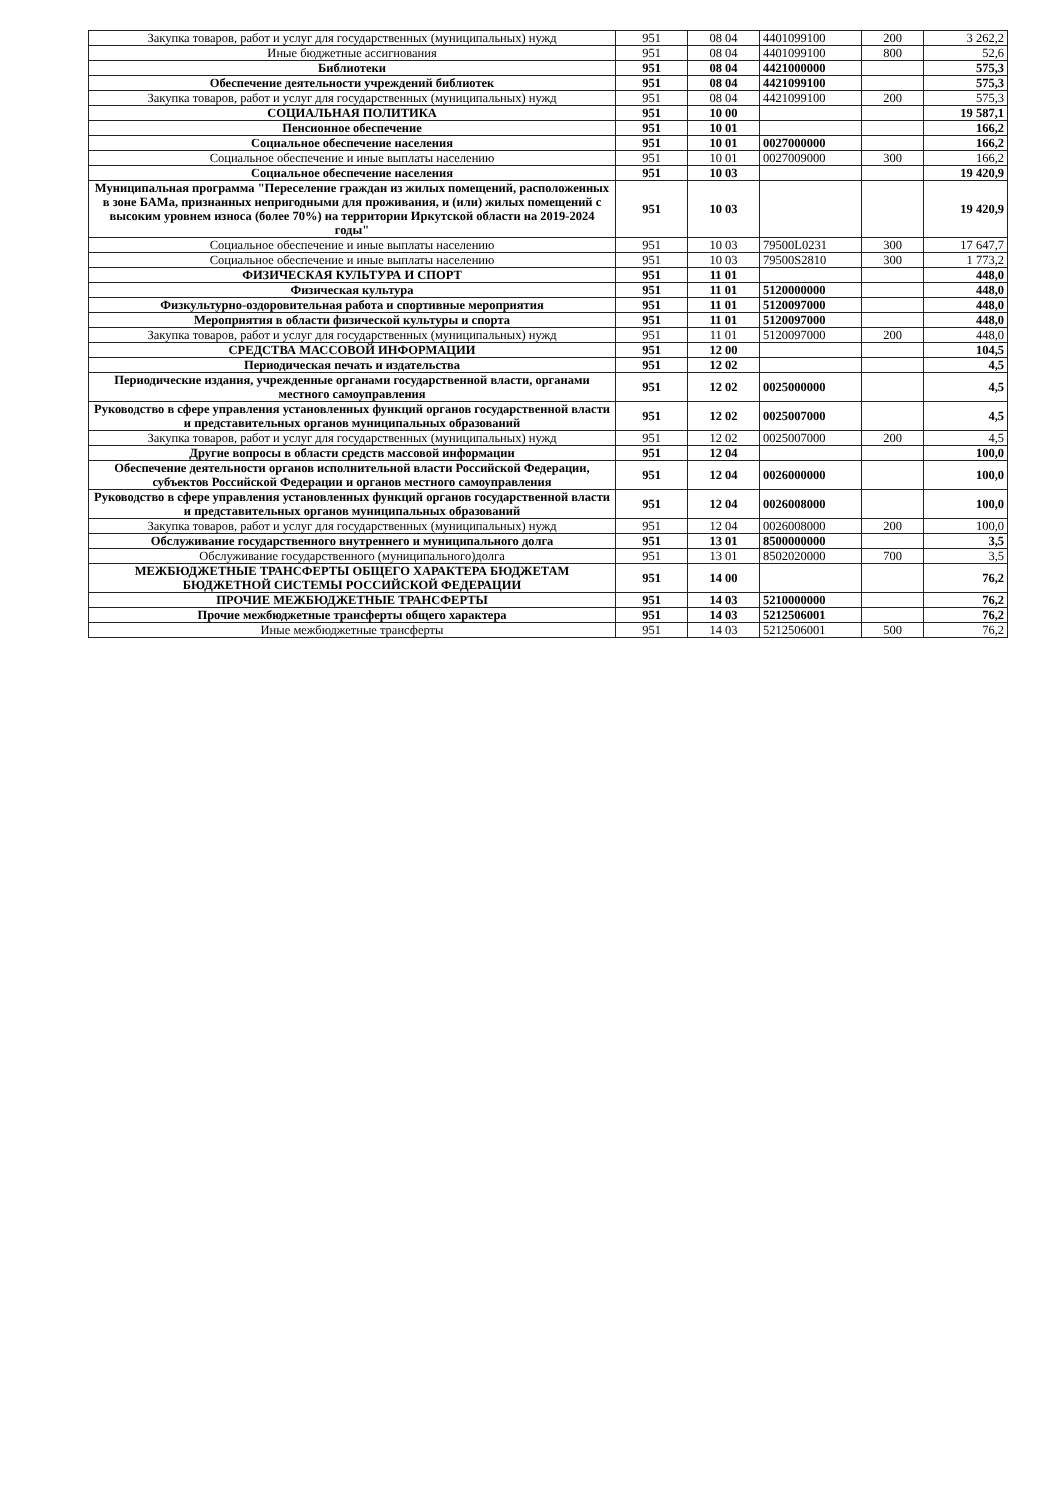| Закупка товаров, работ и услуг для государственных (муниципальных) нужд | 951 | 08 04 | 4401099100 | 200 | 3 262,2 |
| Иные бюджетные ассигнования | 951 | 08 04 | 4401099100 | 800 | 52,6 |
| Библиотеки | 951 | 08 04 | 4421000000 | | 575,3 |
| Обеспечение деятельности учреждений библиотек | 951 | 08 04 | 4421099100 | | 575,3 |
| Закупка товаров, работ и услуг для государственных (муниципальных) нужд | 951 | 08 04 | 4421099100 | 200 | 575,3 |
| СОЦИАЛЬНАЯ ПОЛИТИКА | 951 | 10 00 | | | 19 587,1 |
| Пенсионное обеспечение | 951 | 10 01 | | | 166,2 |
| Социальное обеспечение населения | 951 | 10 01 | 0027000000 | | 166,2 |
| Социальное обеспечение и иные выплаты населению | 951 | 10 01 | 0027009000 | 300 | 166,2 |
| Социальное обеспечение населения | 951 | 10 03 | | | 19 420,9 |
| Муниципальная программа "Переселение граждан из жилых помещений, расположенных в зоне БАМа, признанных непригодными для проживания, и (или) жилых помещений с высоким уровнем износа (более 70%) на территории Иркутской области на 2019-2024 годы" | 951 | 10 03 | | | 19 420,9 |
| Социальное обеспечение и иные выплаты населению | 951 | 10 03 | 79500L0231 | 300 | 17 647,7 |
| Социальное обеспечение и иные выплаты населению | 951 | 10 03 | 79500S2810 | 300 | 1 773,2 |
| ФИЗИЧЕСКАЯ КУЛЬТУРА И СПОРТ | 951 | 11 01 | | | 448,0 |
| Физическая культура | 951 | 11 01 | 5120000000 | | 448,0 |
| Физкультурно-оздоровительная работа и спортивные мероприятия | 951 | 11 01 | 5120097000 | | 448,0 |
| Мероприятия в области физической культуры и спорта | 951 | 11 01 | 5120097000 | | 448,0 |
| Закупка товаров, работ и услуг для государственных (муниципальных) нужд | 951 | 11 01 | 5120097000 | 200 | 448,0 |
| СРЕДСТВА МАССОВОЙ ИНФОРМАЦИИ | 951 | 12 00 | | | 104,5 |
| Периодическая печать и издательства | 951 | 12 02 | | | 4,5 |
| Периодические издания, учрежденные органами государственной власти, органами местного самоуправления | 951 | 12 02 | 0025000000 | | 4,5 |
| Руководство в сфере управления установленных функций органов государственной власти и представительных органов муниципальных образований | 951 | 12 02 | 0025007000 | | 4,5 |
| Закупка товаров, работ и услуг для государственных (муниципальных) нужд | 951 | 12 02 | 0025007000 | 200 | 4,5 |
| Другие вопросы в области средств массовой информации | 951 | 12 04 | | | 100,0 |
| Обеспечение деятельности органов исполнительной власти Российской Федерации, субъектов Российской Федерации и органов местного самоуправления | 951 | 12 04 | 0026000000 | | 100,0 |
| Руководство в сфере управления установленных функций органов государственной власти и представительных органов муниципальных образований | 951 | 12 04 | 0026008000 | | 100,0 |
| Закупка товаров, работ и услуг для государственных (муниципальных) нужд | 951 | 12 04 | 0026008000 | 200 | 100,0 |
| Обслуживание государственного внутреннего и муниципального долга | 951 | 13 01 | 8500000000 | | 3,5 |
| Обслуживание государственного (муниципального)долга | 951 | 13 01 | 8502020000 | 700 | 3,5 |
| МЕЖБЮДЖЕТНЫЕ ТРАНСФЕРТЫ ОБЩЕГО ХАРАКТЕРА БЮДЖЕТАМ БЮДЖЕТНОЙ СИСТЕМЫ РОССИЙСКОЙ ФЕДЕРАЦИИ | 951 | 14 00 | | | 76,2 |
| ПРОЧИЕ МЕЖБЮДЖЕТНЫЕ ТРАНСФЕРТЫ | 951 | 14 03 | 5210000000 | | 76,2 |
| Прочие межбюджетные трансферты общего характера | 951 | 14 03 | 5212506001 | | 76,2 |
| Иные межбюджетные трансферты | 951 | 14 03 | 5212506001 | 500 | 76,2 |